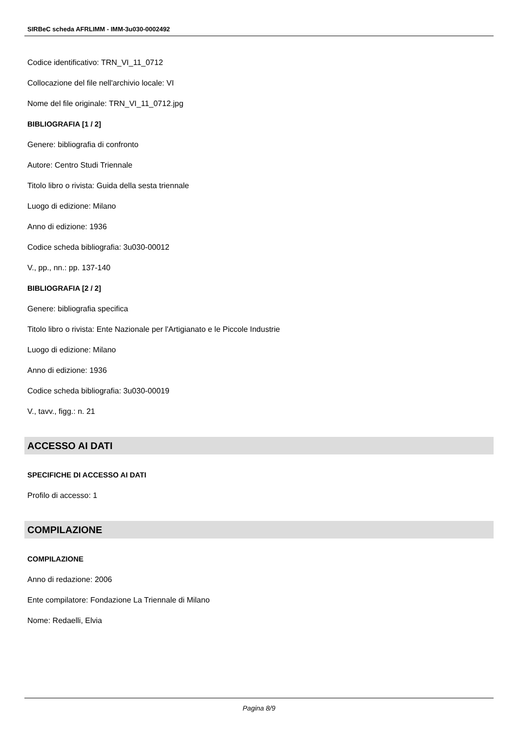SIRBeC scheda AFRLIMM - IMM-3u030-0002492
Codice identificativo: TRN_VI_11_0712
Collocazione del file nell'archivio locale: VI
Nome del file originale: TRN_VI_11_0712.jpg
BIBLIOGRAFIA [1 / 2]
Genere: bibliografia di confronto
Autore: Centro Studi Triennale
Titolo libro o rivista: Guida della sesta triennale
Luogo di edizione: Milano
Anno di edizione: 1936
Codice scheda bibliografia: 3u030-00012
V., pp., nn.: pp. 137-140
BIBLIOGRAFIA [2 / 2]
Genere: bibliografia specifica
Titolo libro o rivista: Ente Nazionale per l'Artigianato e le Piccole Industrie
Luogo di edizione: Milano
Anno di edizione: 1936
Codice scheda bibliografia: 3u030-00019
V., tavv., figg.: n. 21
ACCESSO AI DATI
SPECIFICHE DI ACCESSO AI DATI
Profilo di accesso: 1
COMPILAZIONE
COMPILAZIONE
Anno di redazione: 2006
Ente compilatore: Fondazione La Triennale di Milano
Nome: Redaelli, Elvia
Pagina 8/9